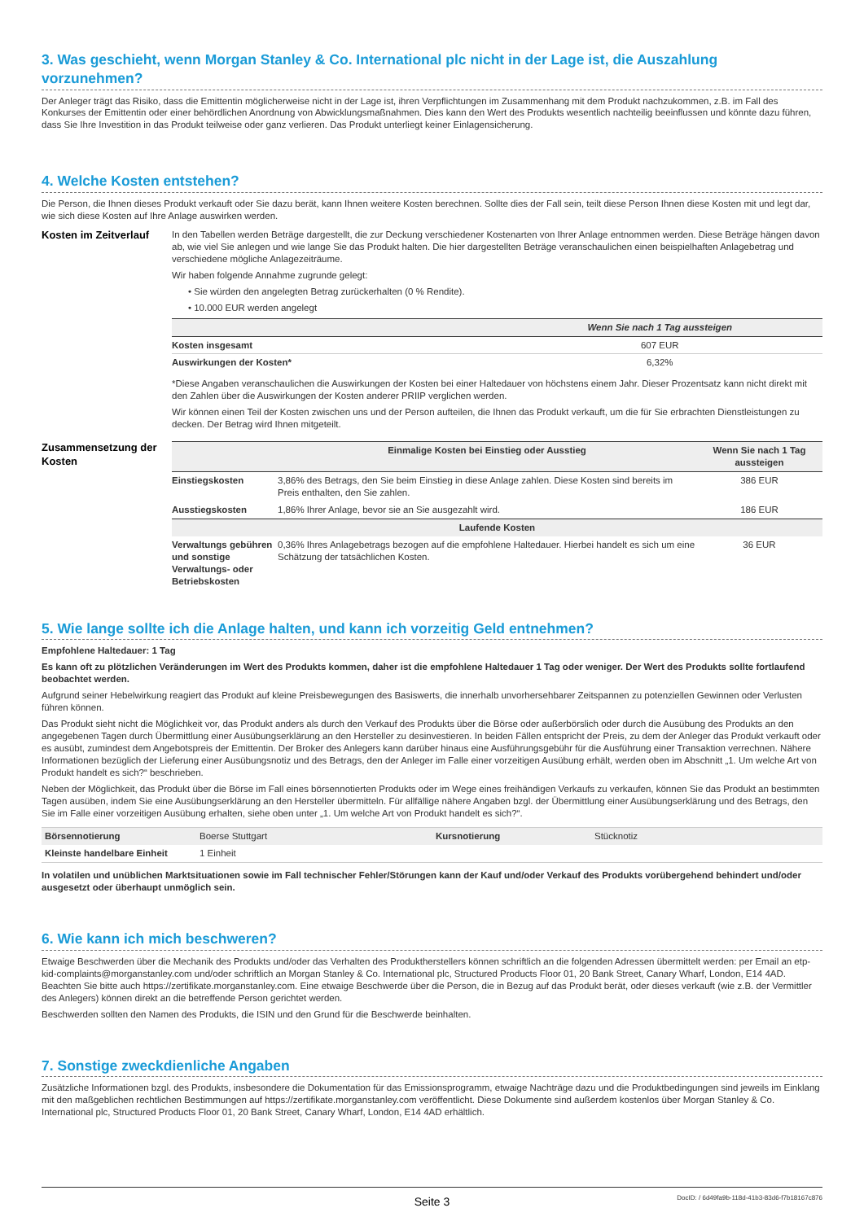3. Was geschieht, wenn Morgan Stanley & Co. International plc nicht in der Lage ist, die Auszahlung vorzunehmen?
Der Anleger trägt das Risiko, dass die Emittentin möglicherweise nicht in der Lage ist, ihren Verpflichtungen im Zusammenhang mit dem Produkt nachzukommen, z.B. im Fall des Konkurses der Emittentin oder einer behördlichen Anordnung von Abwicklungsmaßnahmen. Dies kann den Wert des Produkts wesentlich nachteilig beeinflussen und könnte dazu führen, dass Sie Ihre Investition in das Produkt teilweise oder ganz verlieren. Das Produkt unterliegt keiner Einlagensicherung.
4. Welche Kosten entstehen?
Die Person, die Ihnen dieses Produkt verkauft oder Sie dazu berät, kann Ihnen weitere Kosten berechnen. Sollte dies der Fall sein, teilt diese Person Ihnen diese Kosten mit und legt dar, wie sich diese Kosten auf Ihre Anlage auswirken werden.
Kosten im Zeitverlauf
In den Tabellen werden Beträge dargestellt, die zur Deckung verschiedener Kostenarten von Ihrer Anlage entnommen werden. Diese Beträge hängen davon ab, wie viel Sie anlegen und wie lange Sie das Produkt halten. Die hier dargestellten Beträge veranschaulichen einen beispielhaften Anlagebetrag und verschiedene mögliche Anlagezeiträume.
Wir haben folgende Annahme zugrunde gelegt:
• Sie würden den angelegten Betrag zurückerhalten (0 % Rendite).
• 10.000 EUR werden angelegt
| | Wenn Sie nach 1 Tag aussteigen |
| --- | --- |
| Kosten insgesamt | 607 EUR |
| Auswirkungen der Kosten* | 6,32% |
*Diese Angaben veranschaulichen die Auswirkungen der Kosten bei einer Haltedauer von höchstens einem Jahr. Dieser Prozentsatz kann nicht direkt mit den Zahlen über die Auswirkungen der Kosten anderer PRIIP verglichen werden.
Wir können einen Teil der Kosten zwischen uns und der Person aufteilen, die Ihnen das Produkt verkauft, um die für Sie erbrachten Dienstleistungen zu decken. Der Betrag wird Ihnen mitgeteilt.
Zusammensetzung der Kosten
| | Einmalige Kosten bei Einstieg oder Ausstieg | Wenn Sie nach 1 Tag aussteigen |
| --- | --- | --- |
| Einstiegskosten | 3,86% des Betrags, den Sie beim Einstieg in diese Anlage zahlen. Diese Kosten sind bereits im Preis enthalten, den Sie zahlen. | 386 EUR |
| Ausstiegskosten | 1,86% Ihrer Anlage, bevor sie an Sie ausgezahlt wird. | 186 EUR |
| Laufende Kosten | | |
| Verwaltungs gebühren und sonstige Verwaltungs- oder Betriebskosten | 0,36% Ihres Anlagebetrags bezogen auf die empfohlene Haltedauer. Hierbei handelt es sich um eine Schätzung der tatsächlichen Kosten. | 36 EUR |
5. Wie lange sollte ich die Anlage halten, und kann ich vorzeitig Geld entnehmen?
Empfohlene Haltedauer: 1 Tag
Es kann oft zu plötzlichen Veränderungen im Wert des Produkts kommen, daher ist die empfohlene Haltedauer 1 Tag oder weniger. Der Wert des Produkts sollte fortlaufend beobachtet werden.
Aufgrund seiner Hebelwirkung reagiert das Produkt auf kleine Preisbewegungen des Basiswerts, die innerhalb unvorhersehbarer Zeitspannen zu potenziellen Gewinnen oder Verlusten führen können.
Das Produkt sieht nicht die Möglichkeit vor, das Produkt anders als durch den Verkauf des Produkts über die Börse oder außerbörslich oder durch die Ausübung des Produkts an den angegebenen Tagen durch Übermittlung einer Ausübungserklärung an den Hersteller zu desinvestieren. In beiden Fällen entspricht der Preis, zu dem der Anleger das Produkt verkauft oder es ausübt, zumindest dem Angebotspreis der Emittentin. Der Broker des Anlegers kann darüber hinaus eine Ausführungsgebühr für die Ausführung einer Transaktion verrechnen. Nähere Informationen bezüglich der Lieferung einer Ausübungsnotiz und des Betrags, den der Anleger im Falle einer vorzeitigen Ausübung erhält, werden oben im Abschnitt „1. Um welche Art von Produkt handelt es sich?“ beschrieben.
Neben der Möglichkeit, das Produkt über die Börse im Fall eines börsennotierten Produkts oder im Wege eines freihändigen Verkaufs zu verkaufen, können Sie das Produkt an bestimmten Tagen ausüben, indem Sie eine Ausübungserklärung an den Hersteller übermitteln. Für allfällige nähere Angaben bzgl. der Übermittlung einer Ausübungserklärung und des Betrags, den Sie im Falle einer vorzeitigen Ausübung erhalten, siehe oben unter „1. Um welche Art von Produkt handelt es sich?“.
| Börsennotierung | Boerse Stuttgart | Kursnotierung | Stücknotiz |
| Kleinste handelbare Einheit | 1 Einheit | | |
In volatilen und unüblichen Marktsituationen sowie im Fall technischer Fehler/Störungen kann der Kauf und/oder Verkauf des Produkts vorübergehend behindert und/oder ausgesetzt oder überhaupt unmöglich sein.
6. Wie kann ich mich beschweren?
Etwaige Beschwerden über die Mechanik des Produkts und/oder das Verhalten des Produktherstellers können schriftlich an die folgenden Adressen übermittelt werden: per Email an etp-kid-complaints@morganstanley.com und/oder schriftlich an Morgan Stanley & Co. International plc, Structured Products Floor 01, 20 Bank Street, Canary Wharf, London, E14 4AD. Beachten Sie bitte auch https://zertifikate.morganstanley.com. Eine etwaige Beschwerde über die Person, die in Bezug auf das Produkt berät, oder dieses verkauft (wie z.B. der Vermittler des Anlegers) können direkt an die betreffende Person gerichtet werden.
Beschwerden sollten den Namen des Produkts, die ISIN und den Grund für die Beschwerde beinhalten.
7. Sonstige zweckdienliche Angaben
Zusätzliche Informationen bzgl. des Produkts, insbesondere die Dokumentation für das Emissionsprogramm, etwaige Nachträge dazu und die Produktbedingungen sind jeweils im Einklang mit den maßgeblichen rechtlichen Bestimmungen auf https://zertifikate.morganstanley.com veröffentlicht. Diese Dokumente sind außerdem kostenlos über Morgan Stanley & Co. International plc, Structured Products Floor 01, 20 Bank Street, Canary Wharf, London, E14 4AD erhältlich.
Seite 3 DocID: / 6d49fa9b-118d-41b3-83d6-f7b18167c876